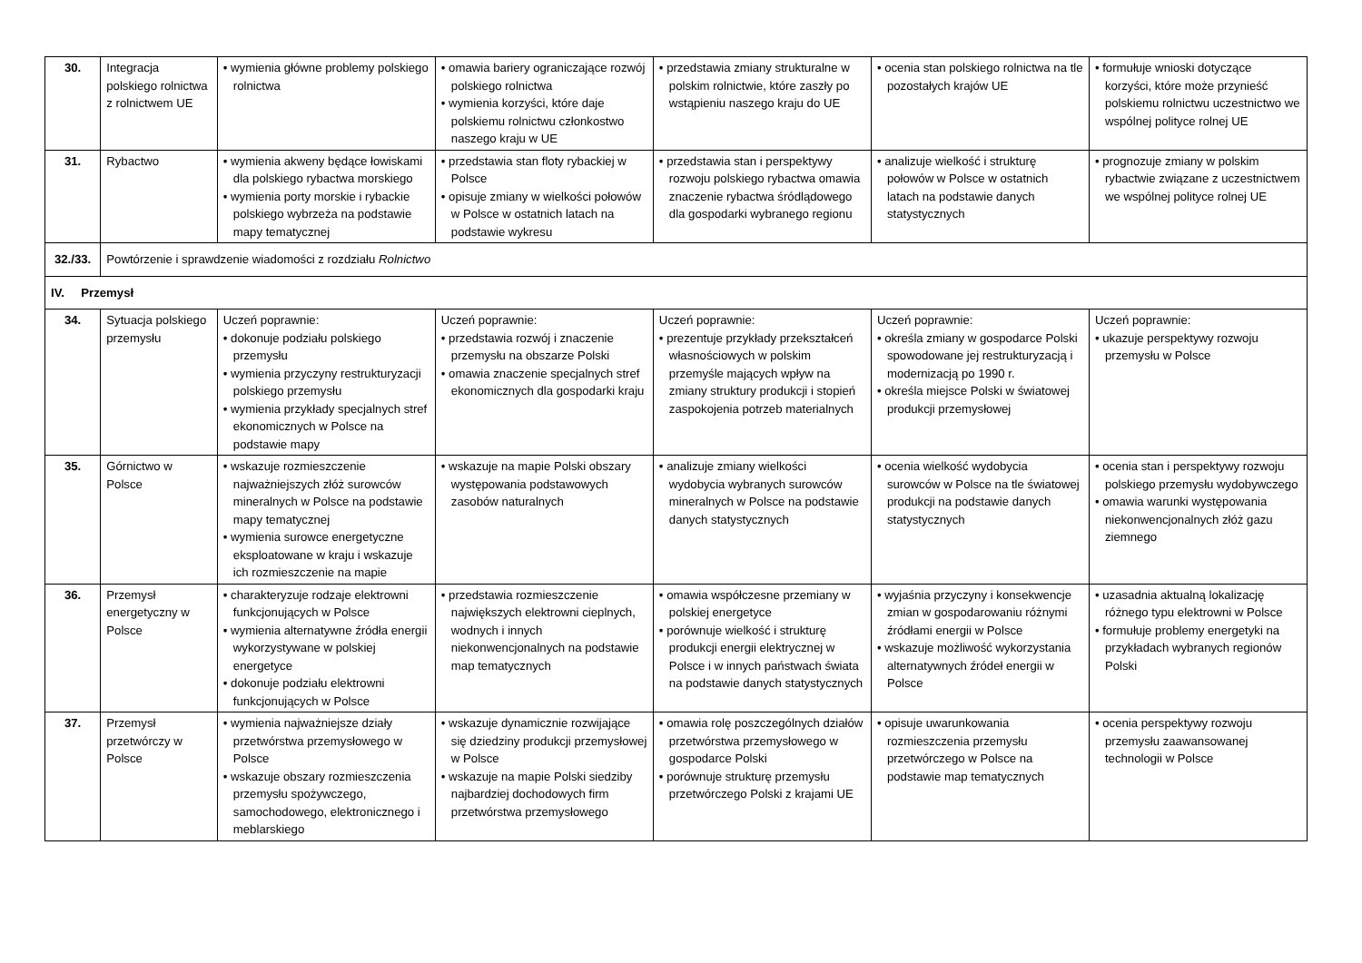| 30. | Integracja polskiego rolnictwa z rolnictwem UE | • wymienia główne problemy polskiego rolnictwa | • omawia bariery ograniczające rozwój polskiego rolnictwa • wymienia korzyści, które daje polskiemu rolnictwu członkostwo naszego kraju w UE | • przedstawia zmiany strukturalne w polskim rolnictwie, które zaszły po wstąpieniu naszego kraju do UE | • ocenia stan polskiego rolnictwa na tle pozostałych krajów UE | • formułuje wnioski dotyczące korzyści, które może przynieść polskiemu rolnictwu uczestnictwo we wspólnej polityce rolnej UE |
| 31. | Rybactwo | • wymienia akweny będące łowiskami dla polskiego rybactwa morskiego • wymienia porty morskie i rybackie polskiego wybrzeża na podstawie mapy tematycznej | • przedstawia stan floty rybackiej w Polsce • opisuje zmiany w wielkości połowów w Polsce w ostatnich latach na podstawie wykresu | • przedstawia stan i perspektywy rozwoju polskiego rybactwa omawia znaczenie rybactwa śródlądowego dla gospodarki wybranego regionu | • analizuje wielkość i strukturę połowów w Polsce w ostatnich latach na podstawie danych statystycznych | • prognozuje zmiany w polskim rybactwie związane z uczestnictwem we wspólnej polityce rolnej UE |
| 32./33. | Powtórzenie i sprawdzenie wiadomości z rozdziału Rolnictwo | | | | | |
| IV. Przemysł | | | | | | |
| 34. | Sytuacja polskiego przemysłu | Uczeń poprawnie: • dokonuje podziału polskiego przemysłu • wymienia przyczyny restrukturyzacji polskiego przemysłu • wymienia przykłady specjalnych stref ekonomicznych w Polsce na podstawie mapy | Uczeń poprawnie: • przedstawia rozwój i znaczenie przemysłu na obszarze Polski • omawia znaczenie specjalnych stref ekonomicznych dla gospodarki kraju | Uczeń poprawnie: • prezentuje przykłady przekształceń własnościowych w polskim przemyśle mających wpływ na zmiany struktury produkcji i stopień zaspokojenia potrzeb materialnych | Uczeń poprawnie: • określa zmiany w gospodarce Polski spowodowane jej restrukturyzacją i modernizacją po 1990 r. • określa miejsce Polski w światowej produkcji przemysłowej | Uczeń poprawnie: • ukazuje perspektywy rozwoju przemysłu w Polsce |
| 35. | Górnictwo w Polsce | • wskazuje rozmieszczenie najważniejszych złóż surowców mineralnych w Polsce na podstawie mapy tematycznej • wymienia surowce energetyczne eksploatowane w kraju i wskazuje ich rozmieszczenie na mapie | • wskazuje na mapie Polski obszary występowania podstawowych zasobów naturalnych | • analizuje zmiany wielkości wydobycia wybranych surowców mineralnych w Polsce na podstawie danych statystycznych | • ocenia wielkość wydobycia surowców w Polsce na tle światowej produkcji na podstawie danych statystycznych | • ocenia stan i perspektywy rozwoju polskiego przemysłu wydobywczego • omawia warunki występowania niekonwencjonalnych złóż gazu ziemnego |
| 36. | Przemysł energetyczny w Polsce | • charakteryzuje rodzaje elektrowni funkcjonujących w Polsce • wymienia alternatywne źródła energii wykorzystywane w polskiej energetyce • dokonuje podziału elektrowni funkcjonujących w Polsce | • przedstawia rozmieszczenie największych elektrowni cieplnych, wodnych i innych niekonwencjonalnych na podstawie map tematycznych | • omawia współczesne przemiany w polskiej energetyce • porównuje wielkość i strukturę produkcji energii elektrycznej w Polsce i w innych państwach świata na podstawie danych statystycznych | • wyjaśnia przyczyny i konsekwencje zmian w gospodarowaniu różnymi źródłami energii w Polsce • wskazuje możliwość wykorzystania alternatywnych źródeł energii w Polsce | • uzasadnia aktualną lokalizację różnego typu elektrowni w Polsce • formułuje problemy energetyki na przykładach wybranych regionów Polski |
| 37. | Przemysł przetwórczy w Polsce | • wymienia najważniejsze działy przetwórstwa przemysłowego w Polsce • wskazuje obszary rozmieszczenia przemysłu spożywczego, samochodowego, elektronicznego i meblarskiego | • wskazuje dynamicznie rozwijające się dziedziny produkcji przemysłowej w Polsce • wskazuje na mapie Polski siedziby najbardziej dochodowych firm przetwórstwa przemysłowego | • omawia rolę poszczególnych działów przetwórstwa przemysłowego w gospodarce Polski • porównuje strukturę przemysłu przetwórczego Polski z krajami UE | • opisuje uwarunkowania rozmieszczenia przemysłu przetwórczego w Polsce na podstawie map tematycznych | • ocenia perspektywy rozwoju przemysłu zaawansowanej technologii w Polsce |